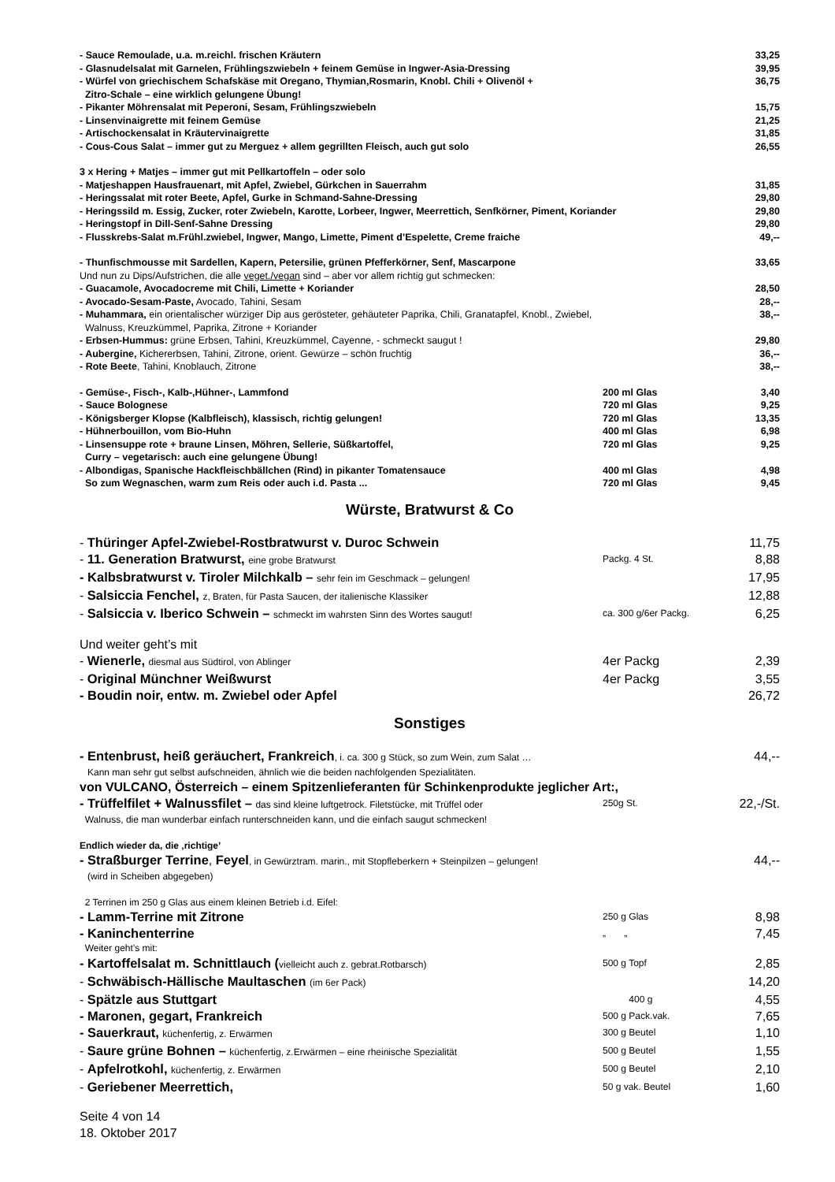- Sauce Remoulade, u.a. m.reichl. frischen Kräutern
33,25
- Glasnudelsalat mit Garnelen, Frühlingszwiebeln + feinem Gemüse in Ingwer-Asia-Dressing
39,95
- Würfel von griechischem Schafskäse mit Oregano, Thymian,Rosmarin, Knobl. Chili + Olivenöl +
Zitro-Schale – eine wirklich gelungene Übung!
36,75
- Pikanter Möhrensalat mit Peperoni, Sesam, Frühlingszwiebeln
15,75
- Linsenvinaigrette mit feinem Gemüse
21,25
- Artischockensalat in Kräutervinaigrette
31,85
- Cous-Cous Salat – immer gut zu Merguez + allem gegrillten Fleisch, auch gut solo
26,55
3 x Hering + Matjes – immer gut mit Pellkartoffeln – oder solo
- Matjeshappen Hausfrauenart, mit Apfel, Zwiebel, Gürkchen in Sauerrahm
31,85
- Heringssalat mit roter Beete, Apfel, Gurke in Schmand-Sahne-Dressing
29,80
- Heringssild m. Essig, Zucker, roter Zwiebeln, Karotte, Lorbeer, Ingwer, Meerrettich, Senfkörner, Piment, Koriander
29,80
- Heringstopf in Dill-Senf-Sahne Dressing
29,80
- Flusskrebs-Salat m.Frühl.zwiebel, Ingwer, Mango, Limette, Piment d’Espelette, Creme fraiche
49,--
- Thunfischmousse mit Sardellen, Kapern, Petersilie, grünen Pfefferkörner, Senf, Mascarpone
33,65
Und nun zu Dips/Aufstrichen, die alle veget./vegan sind – aber vor allem richtig gut schmecken:
- Guacamole, Avocadocreme mit Chili, Limette + Koriander
28,50
- Avocado-Sesam-Paste, Avocado, Tahini, Sesam
28,--
- Muhammara, ein orientalischer würziger Dip aus gerösteter, gehäuteter Paprika, Chili, Granatapfel, Knobl., Zwiebel,
Walnuss, Kreuzkümmel, Paprika, Zitrone + Koriander
38,--
- Erbsen-Hummus: grüne Erbsen, Tahini, Kreuzkümmel, Cayenne, - schmeckt saugut !
29,80
- Aubergine, Kichererbsen, Tahini, Zitrone, orient. Gewürze – schön fruchtig
36,--
- Rote Beete, Tahini, Knoblauch, Zitrone
38,--
- Gemüse-, Fisch-, Kalb-,Hühner-, Lammfond
200 ml Glas 3,40
- Sauce Bolognese 720 ml Glas 9,25
- Königsberger Klopse (Kalbfleisch), klassisch, richtig gelungen!
720 ml Glas 13,35
- Hühnerbouillon, vom Bio-Huhn 400 ml Glas 6,98
- Linsensuppe rote + braune Linsen, Möhren, Sellerie, Süßkartoffel,
Curry – vegetarisch: auch eine gelungene Übung!
720 ml Glas 9,25
- Albondigas, Spanische Hackfleischbällchen (Rind) in pikanter Tomatensauce
400 ml Glas 4,98
So zum Wegnaschen, warm zum Reis oder auch i.d. Pasta ...
720 ml Glas 9,45
Würste, Bratwurst & Co
- Thüringer Apfel-Zwiebel-Rostbratwurst v. Duroc Schwein
11,75
- 11. Generation Bratwurst, eine grobe Bratwurst
Packg. 4 St.
8,88
- Kalbsbratwurst v. Tiroler Milchkalb – sehr fein im Geschmack – gelungen!
17,95
- Salsiccia Fenchel, z, Braten, für Pasta Saucen, der italienische Klassiker
12,88
- Salsiccia v. Iberico Schwein – schmeckt im wahrsten Sinn des Wortes saugut!
ca. 300 g/6er Packg.
6,25
Und weiter geht’s mit
- Wienerle, diesmal aus Südtirol, von Ablinger
4er Packg 2,39
- Original Münchner Weißwurst 4er Packg 3,55
- Boudin noir, entw. m. Zwiebel oder Apfel
26,72
Sonstiges
- Entenbrust, heiß geräuchert, Frankreich, i. ca. 300 g Stück, so zum Wein, zum Salat …
44,--
Kann man sehr gut selbst aufschneiden, ähnlich wie die beiden nachfolgenden Spezialitäten.
von VULCANO, Österreich – einem Spitzenlieferanten für Schinkenprodukte jeglicher Art:,
- Trüffelfilet + Walnussfilet – das sind kleine luftgetrock. Filetstücke, mit Trüffel oder
250g St.
22,-/St.
Walnuss, die man wunderbar einfach runterschneiden kann, und die einfach saugut schmecken!
Endlich wieder da, die ‚richtige’
- Straßburger Terrine, Feyel, in Gewürztram. marin., mit Stopfleberkern + Steinpilzen – gelungen!
44,--
(wird in Scheiben abgegeben)
2 Terrinen im 250 g Glas aus einem kleinen Betrieb i.d. Eifel:
- Lamm-Terrine mit Zitrone
250 g Glas
8,98
- Kaninchenterrine
„ „
7,45
Weiter geht’s mit:
- Kartoffelsalat m. Schnittlauch (vielleicht auch z. gebrat.Rotbarsch)
500 g Topf
2,85
- Schwäbisch-Hällische Maultaschen (im 6er Pack)
14,20
- Spätzle aus Stuttgart
400 g
4,55
- Maronen, gegart, Frankreich
500 g Pack.vak.
7,65
- Sauerkraut, küchenfertig, z. Erwärmen
300 g Beutel
1,10
- Saure grüne Bohnen – küchenfertig, z.Erwärmen – eine rheinische Spezialität
500 g Beutel
1,55
- Apfelrotkohl, küchenfertig, z. Erwärmen
500 g Beutel
2,10
- Geriebener Meerrettich,
50 g vak. Beutel
1,60
Seite 4 von 14
18. Oktober 2017